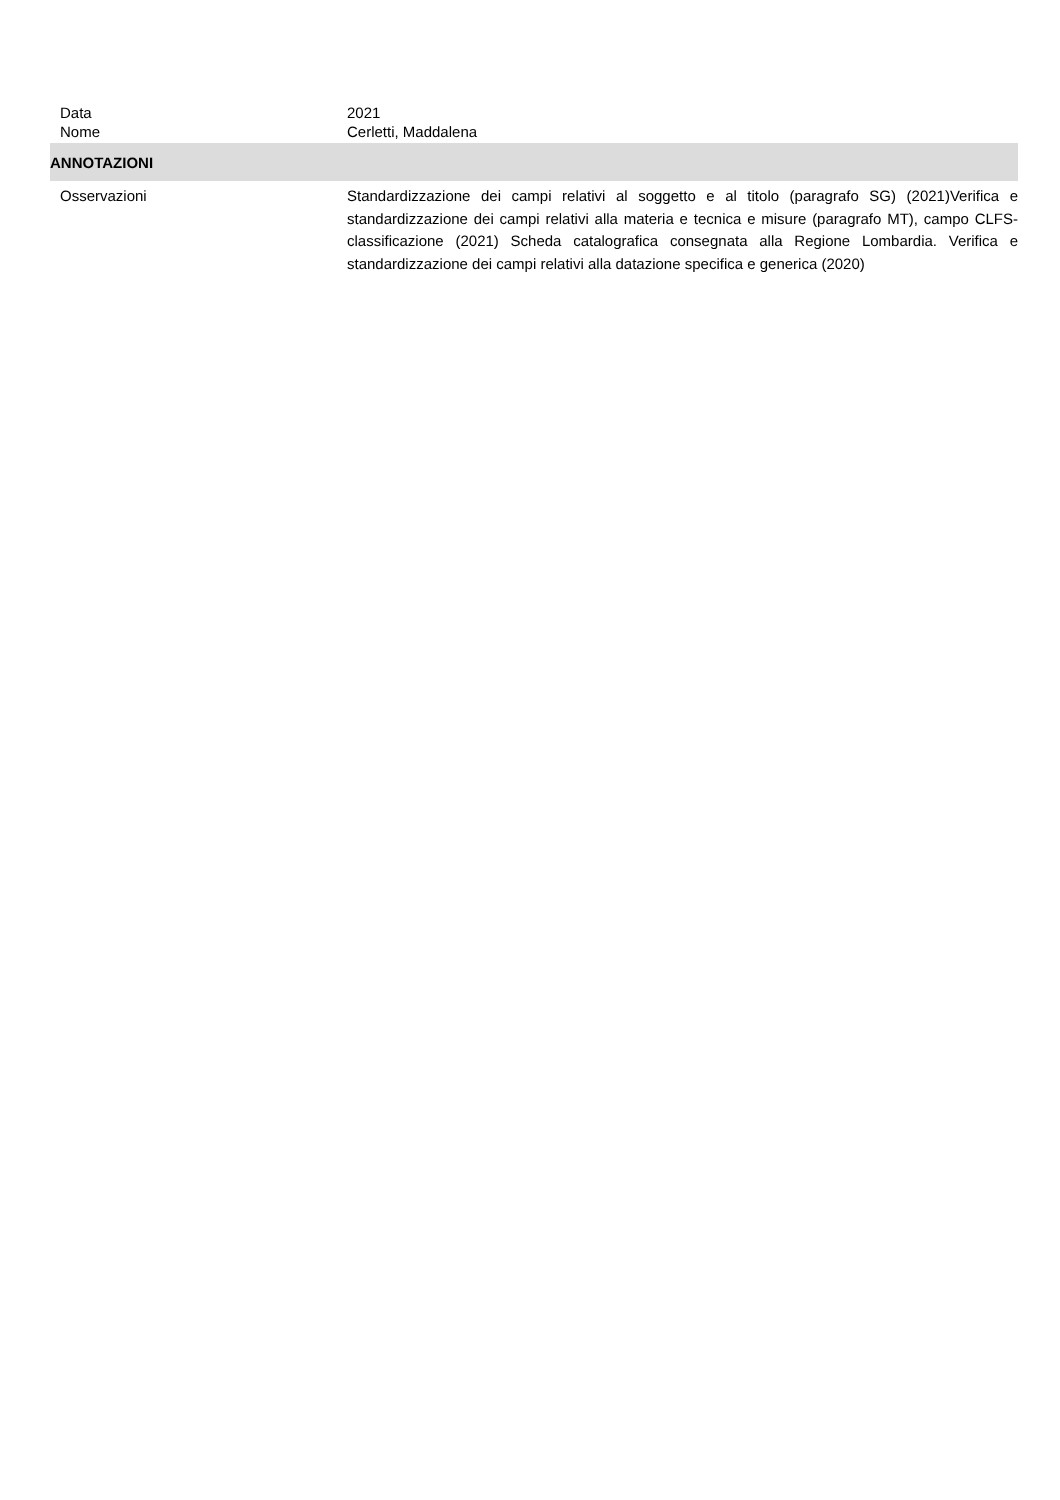Data 2021
Nome Cerletti, Maddalena
ANNOTAZIONI
Osservazioni Standardizzazione dei campi relativi al soggetto e al titolo (paragrafo SG) (2021)Verifica e standardizzazione dei campi relativi alla materia e tecnica e misure (paragrafo MT), campo CLFS-classificazione (2021) Scheda catalografica consegnata alla Regione Lombardia. Verifica e standardizzazione dei campi relativi alla datazione specifica e generica (2020)